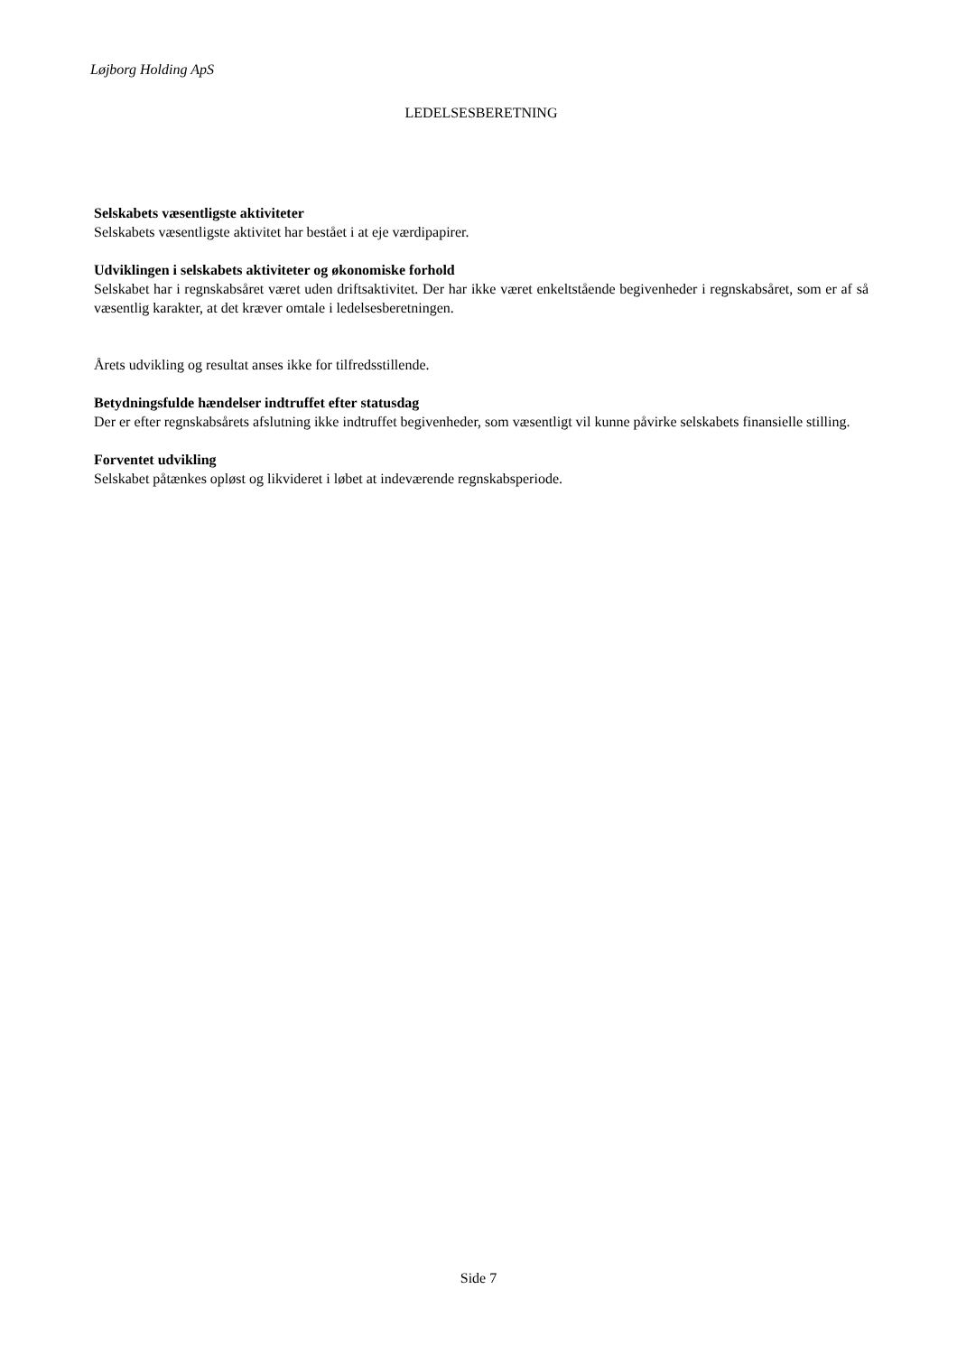Løjborg Holding ApS
LEDELSESBERETNING
Selskabets væsentligste aktiviteter
Selskabets væsentligste aktivitet har bestået i at eje værdipapirer.
Udviklingen i selskabets aktiviteter og økonomiske forhold
Selskabet har i regnskabsåret været uden driftsaktivitet. Der har ikke været enkeltstående begivenheder i regnskabsåret, som er af så væsentlig karakter, at det kræver omtale i ledelsesberetningen.
Årets udvikling og resultat anses ikke for tilfredsstillende.
Betydningsfulde hændelser indtruffet efter statusdag
Der er efter regnskabsårets afslutning ikke indtruffet begivenheder, som væsentligt vil kunne påvirke selskabets finansielle stilling.
Forventet udvikling
Selskabet påtænkes opløst og likvideret i løbet at indeværende regnskabsperiode.
Side 7